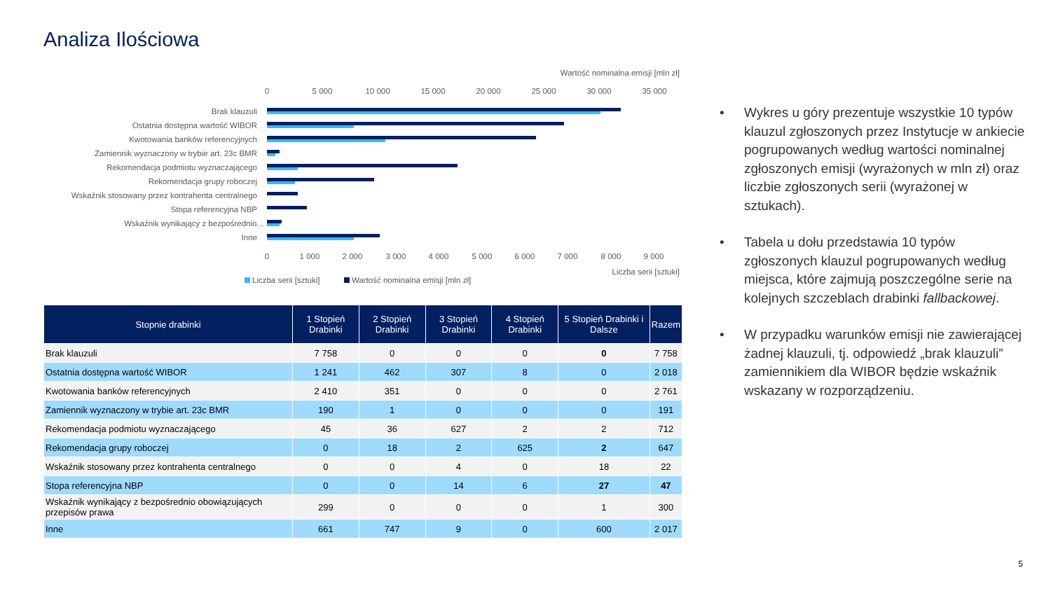Analiza Ilościowa
Wartość nominalna emisji [mln zł]
0
5 000
10 000
15 000
20 000
25 000
30 000
35 000
0
1 000
2 000
3 000
4 000
5 000
6 000
7 000
8 000
9 000
Brak klauzuli
Ostatnia dostępna wartość WIBOR
Kwotowania banków referencyjnych
Zamiennik wyznaczony w trybie art. 23c BMR
Rekomendacja podmiotu wyznaczającego
Rekomendacja grupy roboczej
Wskaźnik stosowany przez kontrahenta centralnego
Stopa referencyjna NBP
Wskaźnik wynikający z bezpośrednio...
Inne
Liczba serii [sztuki]
Liczba serii [sztuki]
Wartość nominalna emisji [mln zł]
| Stopnie drabinki | 1 Stopień Drabinki | 2 Stopień Drabinki | 3 Stopień Drabinki | 4 Stopień Drabinki | 5 Stopień Drabinki i Dalsze | Razem |
| --- | --- | --- | --- | --- | --- | --- |
| Brak klauzuli | 7 758 | 0 | 0 | 0 | 0 | 7 758 |
| Ostatnia dostępna wartość WIBOR | 1 241 | 462 | 307 | 8 | 0 | 2 018 |
| Kwotowania banków referencyjnych | 2 410 | 351 | 0 | 0 | 0 | 2 761 |
| Zamiennik wyznaczony w trybie art. 23c BMR | 190 | 1 | 0 | 0 | 0 | 191 |
| Rekomendacja podmiotu wyznaczającego | 45 | 36 | 627 | 2 | 2 | 712 |
| Rekomendacja grupy roboczej | 0 | 18 | 2 | 625 | 2 | 647 |
| Wskaźnik stosowany przez kontrahenta centralnego | 0 | 0 | 4 | 0 | 18 | 22 |
| Stopa referencyjna NBP | 0 | 0 | 14 | 6 | 27 | 47 |
| Wskaźnik wynikający z bezpośrednio obowiązujących przepisów prawa | 299 | 0 | 0 | 0 | 1 | 300 |
| Inne | 661 | 747 | 9 | 0 | 600 | 2 017 |
• Wykres u góry prezentuje wszystkie 10 typów klauzul zgłoszonych przez Instytucje w ankiecie pogrupowanych według wartości nominalnej zgłoszonych emisji (wyrażonych w mln zł) oraz liczbie zgłoszonych serii (wyrażonej w sztukach).
• Tabela u dołu przedstawia 10 typów zgłoszonych klauzul pogrupowanych według miejsca, które zajmują poszczególne serie na kolejnych szczeblach drabinki fallbackowej.
• W przypadku warunków emisji nie zawierającej żadnej klauzuli, tj. odpowiedź „brak klauzuli” zamiennikiem dla WIBOR będzie wskaźnik wskazany w rozporządzeniu.
5